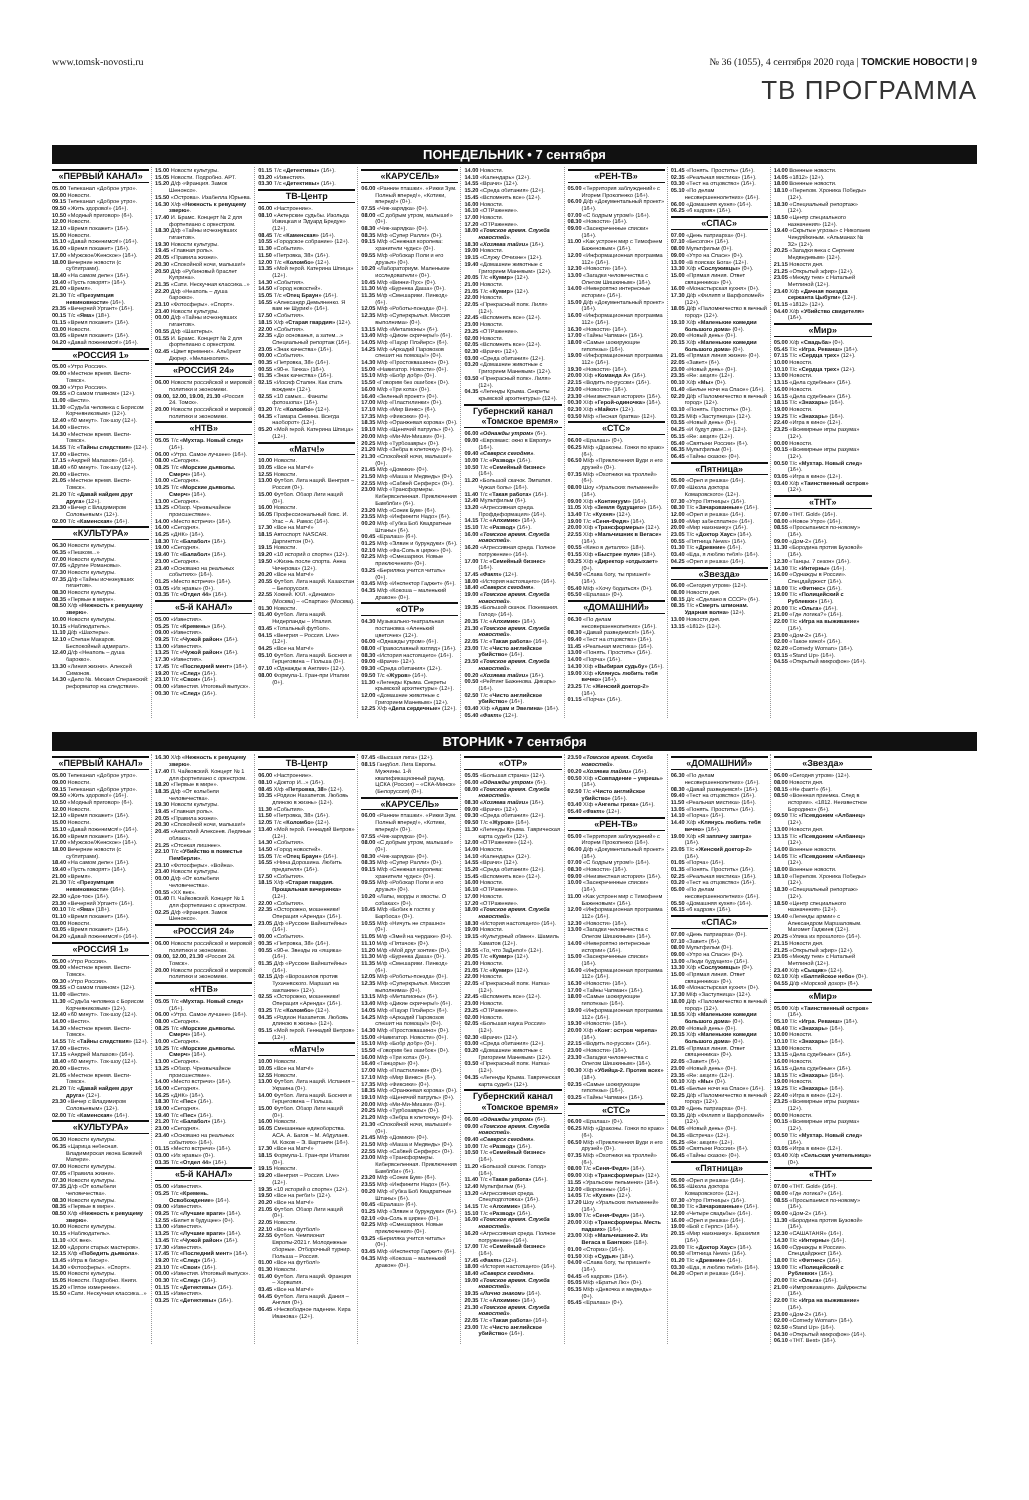www.tomsk-novosti.ru № 36 (1055), 4 сентября 2020 года | ТОМСКИЕ НОВОСТИ | 9
ТВ ПРОГРАММА
ПОНЕДЕЛЬНИК • 7 сентября
«ПЕРВЫЙ КАНАЛ»
05.00 Телеканал «Доброе утро».
09.00 Новости.
09.15 Телеканал «Доброе утро».
09.50 «Жить здорово!» (16+).
10.50 «Модный приговор» (6+).
12.00 Новости.
12.10 «Время покажет» (16+).
15.00 Новости.
15.10 «Давай поженимся!» (16+).
16.00 «Время покажет» (16+).
17.00 «Мужское/Женское» (16+).
18.00 Вечерние новости (с субтитрами).
18.40 «На самом деле» (16+).
19.40 «Пусть говорят» (16+).
21.00 «Время».
21.30 Т/с «Презумпция невиновности» (16+).
23.35 «Вечерний Ургант» (16+).
00.15 Т/с «Яма» (18+).
01.15 «Время покажет» (16+).
03.00 Новости.
03.05 «Время покажет» (16+).
04.20 «Давай поженимся!» (16+).
«РОССИЯ 1»
05.00 «Утро России».
09.00 «Местное время. Вести-Томск».
09.30 «Утро России».
09.55 «О самом главном» (12+).
11.00 «Вести».
11.30 «Судьба человека с Борисом Корчевниковым» (12+).
12.40 «60 минут». Ток-шоу (12+).
14.00 «Вести».
14.30 «Местное время. Вести-Томск».
14.55 Т/с «Тайны следствия» (12+).
17.00 «Вести».
17.15 «Андрей Малахов» (16+).
18.40 «60 минут». Ток-шоу (12+).
20.00 «Вести».
21.05 «Местное время. Вести-Томск».
21.20 Т/с «Давай найдем друг друга» (12+).
23.30 «Вечер с Владимиром Соловьевым» (12+).
02.00 Т/с «Каменская» (16+).
«КУЛЬТУРА»
06.30 Новости культуры.
06.35 «Пешком...»
07.00 Новости культуры.
07.05 «Другие Романовы».
07.30 Новости культуры.
07.35 Д/ф «Тайны исчезнувших гигантов».
08.30 Новости культуры.
08.35 «Первые в мире».
08.50 Х/ф «Нежность к ревущему зверю».
10.00 Новости культуры.
10.15 «Наблюдатель».
11.10 Д/ф «Шахтеры».
12.10 «Степан Макаров. Беспокойный адмирал».
12.40 Д/ф «Неаполь – душа барокко».
13.30 «Линия жизни». Алексей Симонов.
14.30 «Дело №. Михаил Сперанский: реформатор на следствии».
15.00 Новости культуры.
15.05 Новости. Подробно. АРТ.
15.20 Д/ф «Франция. Замок Шенонсо».
15.50 «Острова». Изабелла Юрьева.
16.30 Х/ф «Нежность к ревущему зверю».
17.40 И. Брамс. Концерт № 2 для фортепиано с оркестром.
18.30 Д/ф «Тайны исчезнувших гигантов».
19.30 Новости культуры.
19.45 «Главная роль».
20.05 «Правила жизни».
20.30 «Спокойной ночи, малыши!»
20.50 Д/ф «Рубиновый браслет Куприна».
21.35 «Сати. Нескучная классика...»
22.20 Д/ф «Неаполь – душа барокко».
23.10 «Фотосферы». «Спорт».
23.40 Новости культуры.
00.00 Д/ф «Тайны исчезнувших гигантов».
00.55 Д/ф «Шахтеры».
01.55 И. Брамс. Концерт № 2 для фортепиано с оркестром.
02.45 «Цвет времени». Альбрехт Дюрер. «Меланхолия».
«РОССИЯ 24»
06.00 Новости российской и мировой политики и экономики.
09.00, 12.00, 19.00, 21.30 «Россия 24. Томск».
20.00 Новости российской и мировой политики и экономики.
«НТВ»
05.05 Т/с «Мухтар. Новый след» (16+).
06.00 «Утро. Самое лучшее» (16+).
08.00 «Сегодня».
08.25 Т/с «Морские дьяволы. Смерч» (16+).
10.00 «Сегодня».
10.25 Т/с «Морские дьяволы. Смерч» (16+).
13.00 «Сегодня».
13.25 «Обзор. Чрезвычайное происшествие».
14.00 «Место встречи» (16+).
16.00 «Сегодня».
16.25 «ДНК» (16+).
18.30 Т/с «Балабол» (16+).
19.00 «Сегодня».
19.40 Т/с «Балабол» (16+).
23.00 «Сегодня».
23.40 «Основано на реальных событиях» (16+).
01.25 «Место встречи» (16+).
03.05 «Их нравы» (0+).
03.35 Т/с «Отдел 44» (16+).
«5-й КАНАЛ»
05.00 «Известия».
05.25 Т/с «Кремень» (16+).
09.00 «Известия».
09.25 Т/с «Чужой район» (16+).
13.00 «Известия».
13.25 Т/с «Чужой район» (16+).
17.30 «Известия».
17.45 Т/с «Последний мент» (16+).
19.20 Т/с «След» (16+).
23.10 Т/с «Свои» (16+).
00.00 «Известия. Итоговый выпуск».
00.30 Т/с «След» (16+).
01.15 Т/с «Детективы» (16+).
03.20 «Известия».
03.30 Т/с «Детективы» (16+).
ТВ-Центр
06.00 «Настроение».
08.10 «Актерские судьбы. Изольда Извицкая и Эдуард Бредун» (12+).
08.45 Т/с «Каменская» (16+).
10.55 «Городское собрание» (12+).
11.30 «События».
11.50 «Петровка, 38» (16+).
12.00 Т/с «Коломбо» (12+).
13.35 «Мой герой. Катерина Шпица» (12+).
14.30 «События».
14.50 «Город новостей».
15.05 Т/с «Отец Браун» (16+).
16.55 «Александр Демьяненко. Я вам не Шурик!» (16+).
17.50 «События».
18.15 Х/ф «Старая гвардия» (12+).
22.00 «События».
22.35 «До основанья, а затем...» Специальный репортаж (16+).
23.05 «Знак качества» (16+).
00.00 «События».
00.35 «Петровка, 38» (16+).
00.55 «90-е. Тачка» (16+).
01.35 «Знак качества» (16+).
02.15 «Иосиф Сталин. Как стать вождем» (12+).
02.55 «10 самых... Фанаты фотошопа» (16+).
03.20 Т/с «Коломбо» (12+).
04.35 «Тамара Семина. Всегда наоборот» (12+).
05.20 «Мой герой. Катерина Шпица» (12+).
«Матч!»
10.00 Новости.
10.05 «Все на Матч!»
12.55 Новости.
13.00 Футбол. Лига наций. Венгрия – Россия (0+).
15.00 Футбол. Обзор Лиги наций (0+).
16.00 Новости.
16.05 Профессиональный бокс. И. Угас – А. Рамос (16+).
17.30 «Все на Матч!»
18.15 Автоспорт. NASCAR. Даргингтон (0+).
19.15 Новости.
19.20 «10 историй о спорте» (12+).
19.50 «Жизнь после спорта. Анна Чичерова» (12+).
20.20 «Все на Матч!»
20.55 Футбол. Лига наций. Казахстан – Белоруссия.
22.55 Хоккей. КХЛ. «Динамо» (Москва) – «Спартак» (Москва).
01.30 Новости.
01.40 Футбол. Лига наций. Нидерланды – Италия.
03.45 «Тотальный футбол».
04.15 «Венгрия – Россия. Live» (12+).
04.25 «Все на Матч!»
05.10 Футбол. Лига наций. Босния и Герцеговина – Польша (0+).
07.10 «Однажды в Англии» (12+).
08.00 Формула-1. Гран-при Италии (0+).
«КАРУСЕЛЬ»
06.00 «Ранние пташки». «Рикки Зум. Полный вперед!», «Котики, вперед!» (0+).
07.55 «Чик-зарядка» (0+).
08.00 «С добрым утром, малыши!» (0+).
08.30 «Чик-зарядка» (0+).
08.35 М/ф «Супер Ралли» (0+).
09.15 М/ф «Снежная королева: хранители чудес» (0+).
09.55 М/ф «Робокар Поли и его друзья» (0+).
10.20 «Лабораториум. Маленькие исследователи» (0+).
10.45 М/ф «Винни-Пух» (0+).
11.30 М/ф «Буренка Даша» (0+).
11.35 М/ф «Смешарики. Пинкод» (6+).
12.05 М/ф «Роботы-поезда» (0+).
12.35 М/ф «Суперкрылья. Миссия выполнима» (0+).
13.15 М/ф «Металионы» (6+).
13.40 М/ф «Дикие скричеры!» (6+).
14.05 М/ф «Пауэр Плэйерс» (6+).
14.25 М/ф «Аркадий Паровозов спешит на помощь!» (0+).
14.30 М/ф «Простоквашино» (0+).
15.00 «Навигатор. Новости» (0+).
15.10 М/ф «Бобр добр» (0+).
15.50 «Говорим без ошибок» (0+).
16.00 М/ф «Три кота» (0+).
16.40 «Зеленый проект» (0+).
17.00 М/ф «Пластилинки» (0+).
17.10 М/ф «Мир Винкс» (6+).
17.35 М/ф «Фиксики» (0+).
18.35 М/ф «Оранжевая корова» (0+).
19.10 М/ф «Щенячий патруль» (0+).
20.00 М/ф «Ми-Ми-Мишки» (0+).
20.25 М/ф «Турбозавры» (0+).
21.20 М/ф «Зебра в клеточку» (0+).
21.30 «Спокойной ночи, малыши!» (0+).
21.45 М/ф «Домики» (0+).
21.50 М/ф «Маша и Медведь» (0+).
22.55 М/ф «Сабвей Серферс» (0+).
23.00 М/ф «Трансформеры. Кибервселенная. Приключения Бамблби» (6+).
23.20 М/ф «Соник Бум» (6+).
23.55 М/ф «Инфинити Надо» (6+).
00.20 М/ф «Губка Боб Квадратные Штаны» (6+).
00.45 «Ералаш» (6+).
01.25 М/ф «Элвин и бурундуки» (6+).
02.10 М/ф «Фа-Соль в цирке» (0+).
02.25 М/ф «Смешарики. Новые приключения» (0+).
03.25 «Бериляка учится читать» (0+).
03.45 М/ф «Инспектор Гаджет» (6+).
04.35 М/ф «Кокоша – маленький дракон» (0+).
«ОТР»
04.30 Музыкально-театральная постановка «Аленький цветочек» (12+).
06.00 «Однажды утром» (6+).
08.00 «Православный взгляд» (16+).
08.30 «История настоящего» (16+).
09.00 «Врачи» (12+).
09.30 «Среда обитания» (12+).
09.50 Т/с «Журов» (16+).
11.30 «Легенды Крыма. Секреты крымской архитектуры» (12+).
12.00 «Домашние животные с Григорием Маневым» (12+).
12.25 Х/ф «Дела сердечные» (12+).
14.00 Новости.
14.10 «Календарь» (12+).
14.55 «Врачи» (12+).
15.20 «Среда обитания» (12+).
15.45 «Вспомнить все» (12+).
16.00 Новости.
16.10 «ОТРажение».
17.00 Новости.
17.20 «ОТРажение».
18.00 «Томское время. Служба новостей».
18.30 «Хозяева тайги» (16+).
19.00 Новости.
19.15 «Служу Отчизне» (12+).
19.40 «Домашние животные с Григорием Маневым» (12+).
20.05 Т/с «Кумир» (12+).
21.00 Новости.
21.05 Т/с «Кумир» (12+).
22.00 Новости.
22.05 «Прекрасный полк. Лиля» (12+).
22.45 «Вспомнить все» (12+).
23.00 Новости.
23.25 «ОТРажение».
02.00 Новости.
02.05 «Вспомнить все» (12+).
02.30 «Врачи» (12+).
03.00 «Среда обитания» (12+).
03.20 «Домашние животные с Григорием Маневым» (12+).
03.50 «Прекрасный полк». Лиля» (12+).
04.35 «Легенды Крыма. Секреты крымской архитектуры» (12+).
Губернский канал «Томское время»
06.00 «Однажды утром» (6+).
09.00 «Евромакс: окно в Европу» (16+).
09.40 «Северск сегодня».
10.00 Т/с «Развод» (16+).
10.50 Т/с «Семейный бизнес» (16+).
11.20 «Большой скачок. Эмпатия. Чужая боль» (16+).
11.40 Т/с «Такая работа» (16+).
12.40 Мультфильм (6+).
13.20 «Агрессивная среда. Профдеформация» (16+).
14.15 Т/с «Алхимик» (16+).
15.10 Т/с «Развод» (16+).
16.00 «Томское время. Служба новостей».
16.20 «Агрессивная среда. Полное погружение» (16+).
17.00 Т/с «Семейный бизнес» (16+).
17.45 «Факт» (12+).
18.00 «История настоящего» (16+).
18.40 «Северск сегодня».
19.00 «Томское время. Служба новостей».
19.35 «Большой скачок. Покемания. Голод» (16+).
20.35 Т/с «Алхимик» (16+).
21.30 «Томское время. Служба новостей».
22.05 Т/с «Такая работа» (16+).
23.00 Т/с «Чисто английское убийство» (16+).
23.50 «Томское время. Служба новостей».
00.20 «Хозяева тайги» (16+).
00.50 «Рейтинг Баженова. Дикарь» (16+).
02.50 Т/с «Чисто английское убийство» (16+).
03.40 Х/ф «Адам и Эвелина» (16+).
05.40 «Факт» (12+).
«РЕН-ТВ»
05.00 «Территория заблуждений» с Игорем Прокопенко (16+).
06.00 Д/ф «Документальный проект» (16+).
07.00 «С бодрым утром!» (16+).
08.30 «Новости» (16+).
09.00 «Засекреченные списки» (16+).
11.00 «Как устроен мир с Тимофеем Баженовым» (16+).
12.00 «Информационная программа 112» (16+).
12.30 «Новости» (16+).
13.00 «Загадки человечества с Олегом Шишкиным» (16+).
14.00 «Невероятно интересные истории» (16+).
15.00 Д/ф «Документальный проект» (16+).
16.00 «Информационная программа 112» (16+).
16.30 «Новости» (16+).
17.00 «Тайны Чапман» (16+).
18.00 «Самые шокирующие гипотезы» (16+).
19.00 «Информационная программа 112» (16+).
19.30 «Новости» (16+).
20.00 Х/ф «Команда А» (16+).
22.15 «Водить по-русски» (16+).
23.00 «Новости» (16+).
23.30 «Неизвестная история» (16+).
00.30 Х/ф «Герой-одиночка» (16+).
02.30 Х/ф «Майкл» (12+).
03.50 М/ф «Лесная братва» (12+).
«СТС»
06.00 «Ералаш» (0+).
06.25 М/ф «Драконы. Гонки по краю» (6+).
06.50 М/ф «Приключения Вуди и его друзей» (0+).
07.35 М/ф «Охотники на троллей» (6+).
08.00 Шоу «Уральских пельменей» (16+).
09.00 Х/ф «Континуум» (16+).
11.05 Х/ф «Земля будущего» (16+).
13.40 Т/с «Кухня» (12+).
19.00 Т/с «Сеня-Федя» (16+).
20.00 Х/ф «Трансформеры» (12+).
22.55 Х/ф «Мальчишник в Вегасе» (16+).
00.55 «Кино в деталях» (18+).
01.55 Х/ф «Быстрее пули» (18+).
03.25 Х/ф «Директор «отдыхает» (0+).
04.50 «Слава богу, ты пришел!» (16+).
05.40 М/ф «Хочу бодаться» (0+).
05.50 «Ералаш» (0+).
«ДОМАШНИЙ»
06.30 «По делам несовершеннолетних» (16+).
08.30 «Давай разведемся!» (16+).
09.40 «Тест на отцовство» (16+).
11.45 «Реальная мистика» (16+).
13.00 «Понять. Простить» (16+).
14.00 «Порча» (16+).
14.30 Х/ф «Выбирая судьбу» (16+).
19.00 Х/ф «Клянусь любить тебя вечно» (16+).
23.25 Т/с «Женский доктор-2» (16+).
01.15 «Порча» (16+).
01.45 «Понять. Простить» (16+).
02.35 «Реальная мистика» (16+).
03.30 «Тест на отцовство» (16+).
05.10 «По делам несовершеннолетних» (16+).
06.00 «Домашняя кухня» (16+).
06.25 «6 кадров» (16+).
«СПАС»
07.00 «День патриарха» (0+).
07.10 «Бесогон» (16+).
08.00 Мультфильм (0+).
09.00 «Утро на Спасе» (0+).
13.00 «В поисках Бога» (12+).
13.30 Х/ф «Сослуживцы» (0+).
15.00 «Прямая линия. Ответ священника» (0+).
16.00 «Монастырская кухня» (0+).
17.30 Д/ф «Филипп и Варфоломей» (12+).
18.05 Д/ф «Паломничество в вечный город» (12+).
19.10 Х/ф «Маленькие комедии большого дома» (0+).
20.00 «Новый день» (0+).
20.15 Х/ф «Маленькие комедии большого дома» (0+).
21.05 «Прямая линия жизни» (0+).
22.05 «Завет» (6+).
23.00 «Новый день» (0+).
23.35 «Rе: акция» (12+).
00.10 Х/ф «Мы» (0+).
01.40 «Белые ночи на Спасе» (16+).
02.20 Д/ф «Паломничество в вечный город» (12+).
03.10 «Понять. Простить» (0+).
03.25 М/ф «Заступница» (12+).
03.55 «Новый день» (0+).
04.25 «И будут двое...» (12+).
05.15 «Rе: акция» (12+).
05.40 «Святыни России» (6+).
06.35 Мультфильм (0+).
06.45 «Тайны сказок» (0+).
«Пятница»
05.00 «Орел и решка» (16+).
07.00 «Школа доктора Комаровского» (12+).
07.30 «Утро Пятницы» (16+).
08.30 Т/с «Зачарованные» (16+).
12.00 «Орел и решка» (16+).
19.00 «Мир забесплатно» (16+).
20.00 «Мир наизнанку» (16+).
23.05 Т/с «Доктор Хаус» (16+).
00.55 «Пятница News» (16+).
01.30 Т/с «Древние» (16+).
03.40 «Еда, я люблю тебя!» (16+).
04.25 «Орел и решка» (16+).
«Звезда»
06.00 «Сегодня утром» (12+).
08.00 Новости дня.
08.15 Д/с «Сделано в СССР» (6+).
08.35 Т/с «Смерть шпионам. Ударная волна» (12+).
13.00 Новости дня.
13.15 «1812» (12+).
14.00 Военные новости.
14.05 «1812» (12+).
18.00 Военные новости.
18.10 «Перелом. Хроника Победы» (12+).
18.30 «Специальный репортаж» (12+).
18.50 «Центр специального назначения» (12+).
19.40 «Скрытые угрозы» с Николаем Чиндяйкиным. «Альманах № 32» (12+).
20.25 «Загадки века с Сергеем Медведевым» (12+).
21.15 Новости дня.
21.25 «Открытый эфир» (12+).
23.05 «Между тем» с Натальей Метлиной (12+).
23.40 Х/ф «Дачная поездка сержанта Цыбули» (12+).
01.15 «1812» (12+).
04.40 Х/ф «Убийство свидетеля» (16+).
«Мир»
05.00 Х/ф «Свадьба» (0+).
05.45 Т/с «Игра. Реванш» (16+).
07.15 Т/с «Сердца трех» (12+).
10.00 Новости.
10.10 Т/с «Сердца трех» (12+).
13.00 Новости.
13.15 «Дела судебные» (16+).
16.00 Новости.
16.15 «Дела судебные» (16+).
18.15 Т/с «Знахарь» (16+).
19.00 Новости.
19.25 Т/с «Знахарь» (16+).
22.40 «Игра в кино» (12+).
23.25 «Всемирные игры разума» (12+).
00.00 Новости.
00.15 «Всемирные игры разума» (12+).
00.50 Т/с «Мухтар. Новый след» (16+).
03.05 «Игра в кино» (12+).
03.40 Х/ф «Таинственный остров» (12+).
«ТНТ»
07.00 «ТНТ. Gold» (16+).
08.00 «Новое Утро» (16+).
08.55 «Просыпаемся по-новому» (16+).
09.00 «Дом-2» (16+).
11.30 «Бородина против Бузовой» (16+).
12.30 «Танцы. 7 сезон» (16+).
14.30 Т/с «Интерны» (16+).
16.00 «Однажды в России». Спецдайджест (16+).
18.00 Т/с «Фитнес» (16+).
19.00 Т/с «Полицейский с Рублевки» (16+).
20.00 Т/с «Ольга» (16+).
21.00 «Где логика?» (16+).
22.00 Т/с «Игра на выживание» (16+).
23.00 «Дом-2» (16+).
02.00 «Такое кино!» (16+).
02.20 «Comedy Woman» (16+).
03.15 «Stand Up» (16+).
04.55 «Открытый микрофон» (16+).
ВТОРНИК • 7 сентября
«ПЕРВЫЙ КАНАЛ»
05.00 Телеканал «Доброе утро».
09.00 Новости.
09.15 Телеканал «Доброе утро».
09.50 «Жить здорово!» (16+).
10.50 «Модный приговор» (6+).
12.00 Новости.
12.10 «Время покажет» (16+).
15.00 Новости.
15.10 «Давай поженимся!» (16+).
16.00 «Время покажет» (16+).
17.00 «Мужское/Женское» (16+).
18.00 Вечерние новости (с субтитрами).
18.40 «На самом деле» (16+).
19.40 «Пусть говорят» (16+).
21.00 «Время».
21.30 Т/с «Презумпция невиновности» (16+).
22.30 «Док-ток» (16+).
23.30 «Вечерний Ургант» (16+).
00.10 Т/с «Яма» (18+).
01.10 «Время покажет» (16+).
03.00 Новости.
03.05 «Время покажет» (16+).
04.20 «Давай поженимся!» (16+).
«РОССИЯ 1»
05.00 «Утро России».
09.00 «Местное время. Вести-Томск».
09.30 «Утро России».
09.55 «О самом главном» (12+).
11.00 «Вести».
11.30 «Судьба человека с Борисом Корчевниковым» (12+).
12.40 «60 минут». Ток-шоу (12+).
14.00 «Вести».
14.30 «Местное время. Вести-Томск».
14.55 Т/с «Тайны следствия» (12+).
17.00 «Вести».
17.15 «Андрей Малахов» (16+).
18.40 «60 минут». Ток-шоу (12+).
20.00 «Вести».
21.05 «Местное время. Вести-Томск».
21.20 Т/с «Давай найдем друг друга» (12+).
23.30 «Вечер с Владимиром Соловьевым» (12+).
02.00 Т/с «Каменская» (16+).
«КУЛЬТУРА»
06.30 Новости культуры.
06.35 «Царица небесная. Владимирская икона Божией Матери».
07.00 Новости культуры.
07.05 «Правила жизни».
07.30 Новости культуры.
07.35 Д/ф «От колыбели человечества».
08.30 Новости культуры.
08.35 «Первые в мире».
08.50 Х/ф «Нежность к ревущему зверю».
10.00 Новости культуры.
10.15 «Наблюдатель».
11.10 «ХХ век».
12.00 «Дороги старых мастеров».
12.15 Х/ф «Победить дьявола».
13.45 «Игра в бисер».
14.30 «Фотосферы». «Спорт».
15.00 Новости культуры.
15.05 Новости. Подробно. Книги.
15.20 «Пятое измерение».
15.50 «Сати. Нескучная классика...»
16.30 Х/ф «Нежность к ревущему зверю».
17.40 П. Чайковский. Концерт № 1 для фортепиано с оркестром.
18.20 «Первые в мире».
18.35 Д/ф «От колыбели человечества».
19.30 Новости культуры.
19.45 «Главная роль».
20.05 «Правила жизни».
20.30 «Спокойной ночи, малыши!»
20.45 «Анатолий Алексеев. Ледяные облака».
21.25 «Отсекая лишнее».
22.10 Т/с «Убийство в поместье Пемберли».
23.10 «Фотосферы». «Война».
23.40 Новости культуры.
00.00 Д/ф «От колыбели человечества».
00.55 «ХХ век».
01.40 П. Чайковский. Концерт № 1 для фортепиано с оркестром.
02.25 Д/ф «Франция. Замок Шенонсо».
«РОССИЯ 24»
06.00 Новости российской и мировой политики и экономики.
09.00, 12.00, 21.30 «Россия 24. Томск».
20.00 Новости российской и мировой политики и экономики.
«НТВ»
05.05 Т/с «Мухтар. Новый след» (16+).
06.00 «Утро. Самое лучшее» (16+).
08.00 «Сегодня».
08.25 Т/с «Морские дьяволы. Смерч» (16+).
10.00 «Сегодня».
10.25 Т/с «Морские дьяволы. Смерч» (16+).
13.00 «Сегодня».
13.25 «Обзор. Чрезвычайное происшествие».
14.00 «Место встречи» (16+).
16.00 «Сегодня».
16.25 «ДНК» (16+).
18.30 Т/с «Пес» (16+).
19.00 «Сегодня».
19.40 Т/с «Пес» (16+).
21.20 Т/с «Балабол» (16+).
23.00 «Сегодня».
23.40 «Основано на реальных событиях» (16+).
01.15 «Место встречи» (16+).
03.00 «Их нравы» (0+).
03.35 Т/с «Отдел 44» (16+).
«5-й КАНАЛ»
05.00 «Известия».
05.25 Т/с «Кремень. Освобождение» (16+).
09.00 «Известия».
09.25 Т/с «Лучшие враги» (16+).
12.55 «Билет в будущее» (0+).
13.00 «Известия».
13.25 Т/с «Лучшие враги» (16+).
13.45 Т/с «Чужой район» (16+).
17.30 «Известия».
17.45 Т/с «Последний мент» (16+).
19.20 Т/с «След» (16+).
23.10 Т/с «Свои» (16+).
00.00 «Известия. Итоговый выпуск».
00.30 Т/с «След» (16+).
01.15 Т/с «Детективы» (16+).
03.15 «Известия».
03.25 Т/с «Детективы» (16+).
ТВ-Центр
06.00 «Настроение».
08.10 «Доктор И...» (16+).
08.45 Х/ф «Петровка, 38» (12+).
10.35 «Родион Нахапетов. Любовь длиною в жизнь» (12+).
11.30 «События».
11.50 «Петровка, 38» (16+).
12.05 Т/с «Коломбо» (12+).
13.40 «Мой герой. Геннадий Ветров» (12+).
14.30 «События».
14.50 «Город новостей».
15.05 Т/с «Отец Браун» (16+).
16.55 «Нина Дорошина. Любить предателя» (16+).
17.50 «События».
18.15 Х/ф «Старая гвардия. Прощальная вечеринка» (12+).
22.00 «События».
22.35 «Осторожно, мошенники! Операция «Аренда» (16+).
23.05 Д/ф «Русские Вайнштейны» (16+).
00.00 «События».
00.35 «Петровка, 38» (16+).
00.55 «90-е. Звезды из «ящика» (16+).
01.35 Д/ф «Русские Вайнштейны» (16+).
02.15 Д/ф «Ворошилов против Тухачевского. Маршал на заклание» (12+).
02.55 «Осторожно, мошенники! Операция «Аренда» (16+).
03.25 Т/с «Коломбо» (12+).
04.35 «Родион Нахапетов. Любовь длиною в жизнь» (12+).
05.15 «Мой герой. Геннадий Ветров» (12+).
«Матч!»
10.00 Новости.
10.05 «Все на Матч!»
12.55 Новости.
13.00 Футбол. Лига наций. Испания – Украина (0+).
14.00 Футбол. Лига наций. Босния и Герцеговина – Польша.
15.00 Футбол. Обзор Лиги наций (0+).
16.00 Новости.
16.05 Смешанные единоборства. ACA. А. Багов – М. Абдулаев. М. Коков – Э. Вартанян (16+).
17.30 «Все на Матч!»
18.15 Формула-1. Гран-при Италии (0+).
19.15 Новости.
19.20 «Венгрия – Россия. Live» (12+).
19.35 «10 историй о спорте» (12+).
19.50 «Все на регби!» (12+).
20.20 «Все на Матч!»
21.05 Футбол. Обзор Лиги наций (0+).
22.05 Новости.
22.10 «Все на футбол!»
22.55 Футбол. Чемпионат Европы-2021 г. Молодежные сборные. Отборочный турнир. Польша – Россия.
01.00 «Все на футбол!»
01.30 Новости.
01.40 Футбол. Лига наций. Франция – Хорватия.
03.45 «Все на Матч!»
04.45 Футбол. Лига наций. Дания – Англия (0+).
06.45 «Несвободное падение. Кира Иванова» (12+).
07.45 «Высшая лига» (12+).
08.15 Гандбол. Лига Европы. Мужчины. 1-й квалификационный раунд. ЦСКА (Россия) – «СКА-Минск» (Белоруссия) (0+).
«КАРУСЕЛЬ»
06.00 «Ранние пташки». «Рикки Зум. Полный вперед!», «Котики, вперед!» (0+).
07.55 «Чик-зарядка» (0+).
08.00 «С добрым утром, малыши!» (0+).
08.30 «Чик-зарядка» (0+).
08.35 М/ф «Супер Ралли» (0+).
09.15 М/ф «Снежная королева: хранители чудес» (0+).
09.55 М/ф «Робокар Поли и его друзья» (0+).
10.20 «Лапы, морды и хвосты. О собаках» (0+).
10.45 М/ф «Бобик в гостях у Барбоса» (0+).
10.55 М/ф «Ничуть не страшно» (0+).
11.05 М/ф «Змей на чердаке» (0+).
11.10 М/ф «Пятачок» (0+).
11.20 М/ф «Мой друг зонтик» (0+).
11.30 М/ф «Буренка Даша» (0+).
11.35 М/ф «Смешарики. Пинкод» (6+).
12.05 М/ф «Роботы-поезда» (0+).
12.35 М/ф «Суперкрылья. Миссия выполнима» (0+).
13.15 М/ф «Металионы» (6+).
13.40 М/ф «Дикие скричеры!» (6+).
14.05 М/ф «Пауэр Плэйерс» (6+).
14.25 М/ф «Аркадий Паровозов спешит на помощь!» (0+).
14.30 М/ф «Простоквашино» (0+).
15.00 «Навигатор. Новости» (0+).
15.10 М/ф «Бобр добр» (0+).
15.50 «Говорим без ошибок» (0+).
16.00 М/ф «Три кота» (0+).
16.40 «Танцоры» (0+).
17.00 М/ф «Пластилинки» (0+).
17.10 М/ф «Мир Винкс» (6+).
17.35 М/ф «Фиксики» (0+).
18.35 М/ф «Оранжевая корова» (0+).
19.10 М/ф «Щенячий патруль» (0+).
20.00 М/ф «Ми-Ми-Мишки» (0+).
20.25 М/ф «Турбозавры» (0+).
21.20 М/ф «Зебра в клеточку» (0+).
21.30 «Спокойной ночи, малыши!» (0+).
21.45 М/ф «Домики» (0+).
21.50 М/ф «Маша и Медведь» (0+).
22.55 М/ф «Сабвей Серферс» (0+).
23.00 М/ф «Трансформеры. Кибервселенная. Приключения Бамблби» (6+).
23.20 М/ф «Соник Бум» (6+).
23.55 М/ф «Инфинити Надо» (6+).
00.20 М/ф «Губка Боб Квадратные Штаны» (6+).
00.45 «Ералаш» (6+).
01.25 М/ф «Элвин и бурундуки» (6+).
02.10 «Фа-Соль в цирке» (0+).
02.25 М/ф «Смешарики. Новые приключения» (0+).
03.25 «Бериляка учится читать» (0+).
03.45 М/ф «Инспектор Гаджет» (6+).
04.35 М/ф «Кокоша – маленький дракон» (0+).
«ОТР»
05.05 «Большая страна» (12+).
06.00 «Однажды утром» (6+).
08.00 «Томское время. Служба новостей».
08.30 «Хозяева тайги» (16+).
09.00 «Врачи» (12+).
09.30 «Среда обитания» (12+).
09.50 Т/с «Журов» (16+).
11.30 «Легенды Крыма. Таврическая карта судеб» (12+).
12.00 «ОТРажение» (12+).
14.00 Новости.
14.10 «Календарь» (12+).
14.55 «Врачи» (12+).
15.20 «Среда обитания» (12+).
15.45 «Вспомнить все» (12+).
16.00 Новости.
16.10 «ОТРажение».
17.00 Новости.
17.20 «ОТРажение».
18.00 «Томское время. Служба новостей».
18.30 «История настоящего» (16+).
19.00 Новости.
19.15 «Культурный обмен». Шамиль Хаматов (12+).
19.55 «То, что ЗаДело!» (12+).
20.05 Т/с «Кумир» (12+).
21.00 Новости.
21.05 Т/с «Кумир» (12+).
22.00 Новости.
22.05 «Прекрасный полк. Натка» (12+).
22.45 «Вспомнить все» (12+).
23.00 Новости.
23.25 «ОТРажение».
02.00 Новости.
02.05 «Большая наука России» (12+).
02.30 «Врачи» (12+).
03.00 «Среда обитания» (12+).
03.20 «Домашние животные с Григорием Маневым» (12+).
03.50 «Прекрасный полк. Натка» (12+).
04.35 «Легенды Крыма. Таврическая карта судеб» (12+).
Губернский канал «Томское время»
06.00 «Однажды утром» (6+).
09.00 «Томское время. Служба новостей».
09.40 «Северск сегодня».
10.00 Т/с «Развод» (16+).
10.50 Т/с «Семейный бизнес» (16+).
11.20 «Большой скачок. Голод» (16+).
11.40 Т/с «Такая работа» (16+).
12.40 Мультфильм (6+).
13.20 «Агрессивная среда. Спецподготовка» (16+).
14.15 Т/с «Алхимик» (16+).
15.10 Т/с «Развод» (16+).
16.00 «Томское время. Служба новостей».
16.20 «Агрессивная среда. Полное погружение» (16+).
17.00 Т/с «Семейный бизнес» (16+).
17.45 «Факт» (12+).
18.00 «История настоящего» (16+).
18.40 «Северск сегодня».
19.00 «Томское время. Служба новостей».
19.35 «Лично знаком» (16+).
20.35 Т/с «Алхимик» (16+).
21.30 «Томское время. Служба новостей».
22.05 Т/с «Такая работа» (16+).
23.00 Т/с «Чисто английское убийство» (16+).
23.50 «Томское время. Служба новостей».
00.20 «Хозяева тайги» (16+).
00.50 Х/ф «Совпадение – умрешь» (16+).
02.50 Т/с «Чисто английское убийство» (16+).
03.40 Х/ф «Ангелы греха» (16+).
05.40 «Факт» (12+).
«РЕН-ТВ»
05.00 «Территория заблуждений» с Игорем Прокопенко (16+).
06.00 Д/ф «Документальный проект» (16+).
07.00 «С бодрым утром!» (16+).
08.30 «Новости» (16+).
09.00 «Неизвестная история» (16+).
10.00 «Засекреченные списки» (16+).
11.00 «Как устроен мир с Тимофеем Баженовым» (16+).
12.00 «Информационная программа 112» (16+).
12.30 «Новости» (16+).
13.00 «Загадки человечества с Олегом Шишкиным» (16+).
14.00 «Невероятно интересные истории» (16+).
15.00 «Засекреченные списки» (16+).
16.00 «Информационная программа 112» (16+).
16.30 «Новости» (16+).
17.00 «Тайны Чапман» (16+).
18.00 «Самые шокирующие гипотезы» (16+).
19.00 «Информационная программа 112» (16+).
19.30 «Новости» (16+).
20.00 Х/ф «Конг: остров черепа» (16+).
22.15 «Водить по-русски» (16+).
23.00 «Новости» (16+).
23.30 «Загадки человечества с Олегом Шишкиным» (16+).
00.30 Х/ф «Убийца-2. Против всех» (18+).
02.35 «Самые шокирующие гипотезы» (16+).
03.25 «Тайны Чапман» (16+).
«СТС»
06.00 «Ералаш» (0+).
06.25 М/ф «Драконы. Гонки по краю» (6+).
06.50 М/ф «Приключения Вуди и его друзей» (0+).
07.35 М/ф «Охотники на троллей» (6+).
08.00 Т/с «Сеня-Федя» (16+).
09.00 Х/ф «Трансформеры» (12+).
11.55 «Уральские пельмени» (16+).
12.00 «Воронины» (16+).
14.05 Т/с «Кухня» (12+).
17.20 Шоу «Уральских пельменей» (16+).
19.00 Т/с «Сеня-Федя» (16+).
20.00 Х/ф «Трансформеры. Месть падших» (16+).
23.00 Х/ф «Мальчишник-2. Из Вегаса в Бангкок» (18+).
01.00 «Сториз» (16+).
01.50 Х/ф «Судья» (18+).
04.00 «Слава богу, ты пришел!» (16+).
04.45 «6 кадров» (16+).
05.05 М/ф «Братья Лю» (0+).
05.35 М/ф «Девочка и медведь» (0+).
05.45 «Ералаш» (0+).
«ДОМАШНИЙ»
06.30 «По делам несовершеннолетних» (16+).
08.30 «Давай разведемся!» (16+).
09.40 «Тест на отцовство» (16+).
11.50 «Реальная мистика» (16+).
13.05 «Понять. Простить» (16+).
14.10 «Порча» (16+).
14.40 Х/ф «Клянусь любить тебя вечно» (16+).
19.00 Х/ф «Я заплачу завтра» (16+).
23.05 Т/с «Женский доктор-2» (16+).
01.05 «Порча» (16+).
01.35 «Понять. Простить» (16+).
02.25 «Реальная мистика» (16+).
03.20 «Тест на отцовство» (16+).
05.00 «По делам несовершеннолетних» (16+).
05.50 «Домашняя кухня» (16+).
06.15 «6 кадров» (16+).
«СПАС»
07.00 «День патриарха» (0+).
07.10 «Завет» (6+).
08.00 Мультфильм (0+).
09.00 «Утро на Спасе» (0+).
13.00 «Люди будущего» (16+).
13.30 Х/ф «Сослуживцы» (0+).
15.00 «Прямая линия. Ответ священника» (0+).
16.00 «Монастырская кухня» (0+).
17.30 М/ф «Заступница» (12+).
18.00 Д/ф «Паломничество в вечный город» (12+).
18.55 Х/ф «Маленькие комедии большого дома» (0+).
20.00 «Новый день» (0+).
20.15 Х/ф «Маленькие комедии большого дома» (0+).
21.05 «Прямая линия. Ответ священника» (0+).
22.05 «Завет» (6+).
23.00 «Новый день» (0+).
23.35 «Rе: акция» (12+).
00.10 Х/ф «Мы» (0+).
01.45 «Белые ночи на Спасе» (16+).
02.25 Д/ф «Паломничество в вечный город» (12+).
03.20 «День патриарха» (0+).
03.35 Д/ф «Филипп и Варфоломей» (12+).
04.05 «Новый день» (0+).
04.35 «Встреча» (12+).
05.25 «Rе: акция» (12+).
05.50 «Святыни России» (6+).
06.45 «Тайны сказок» (0+).
«Пятница»
05.00 «Орел и решка» (16+).
06.55 «Школа доктора Комаровского» (12+).
07.30 «Утро Пятницы» (16+).
08.30 Т/с «Зачарованные» (16+).
12.00 «Четыре свадьбы» (16+).
16.00 «Орел и решка» (16+).
19.00 «Бой с Герлс» (16+).
20.15 «Мир наизнанку». Бразилия (16+).
23.00 Т/с «Доктор Хаус» (16+).
00.50 «Пятница News» (16+).
01.20 Т/с «Древние» (16+).
03.30 «Еда, я люблю тебя!» (16+).
04.20 «Орел и решка» (16+).
«Звезда»
06.00 «Сегодня утром» (12+).
08.00 Новости дня.
08.15 «Не факт!» (6+).
08.50 «Военная приемка. След в истории». «1812. Неизвестное Бородино» (6+).
09.50 Т/с «Псевдоним «Албанец» (12+).
13.00 Новости дня.
13.15 Т/с «Псевдоним «Албанец» (12+).
14.00 Военные новости.
14.05 Т/с «Псевдоним «Албанец» (12+).
18.00 Военные новости.
18.10 «Перелом. Хроника Победы» (12+).
18.30 «Специальный репортаж» (12+).
18.50 «Центр специального назначения» (12+).
19.40 «Легенды армии» с Александром Маршаловым. Магомет Гаджиев (12+).
20.25 «Улика из прошлого» (16+).
21.15 Новости дня.
21.25 «Открытый эфир» (12+).
23.05 «Между тем» с Натальей Метлиной (12+).
23.40 Х/ф «Сыщик» (12+).
02.10 Х/ф «Балтийское небо» (0+).
04.55 Д/ф «Морской дозор» (6+).
«Мир»
05.00 Х/ф «Таинственный остров» (16+).
05.10 Т/с «Игра. Реванш» (16+).
08.40 Т/с «Знахарь» (16+).
10.00 Новости.
10.10 Т/с «Знахарь» (16+).
13.00 Новости.
13.15 «Дела судебные» (16+).
16.00 Новости.
16.15 «Дела судебные» (16+).
18.15 Т/с «Знахарь» (16+).
19.00 Новости.
19.25 Т/с «Знахарь» (16+).
22.40 «Игра в кино» (12+).
23.25 «Всемирные игры разума» (12+).
00.00 Новости.
00.15 «Всемирные игры разума» (12+).
00.50 Т/с «Мухтар. Новый след» (16+).
03.05 «Игра в кино» (12+).
03.40 Х/ф «Сельская учительница» (0+).
«ТНТ»
07.00 «ТНТ. Gold» (16+).
08.00 «Где логика?» (16+).
08.55 «Просыпаемся по-новому» (16+).
09.00 «Дом-2» (16+).
11.30 «Бородина против Бузовой» (16+).
12.30 «САШАТАНЯ» (16+).
14.30 Т/с «Интерны» (16+).
16.00 «Однажды в России». Спецдайджест (16+).
18.00 Т/с «Фитнес» (16+).
19.00 Т/с «Полицейский с Рублевки» (16+).
20.00 Т/с «Ольга» (16+).
21.00 «Импровизация». Дайджесты (16+).
22.00 Т/с «Игра на выживание» (16+).
23.00 «Дом-2» (16+).
02.00 «Comedy Woman» (16+).
02.50 «Stand Up» (16+).
04.30 «Открытый микрофон» (16+).
06.10 «ТНТ. Best» (16+).